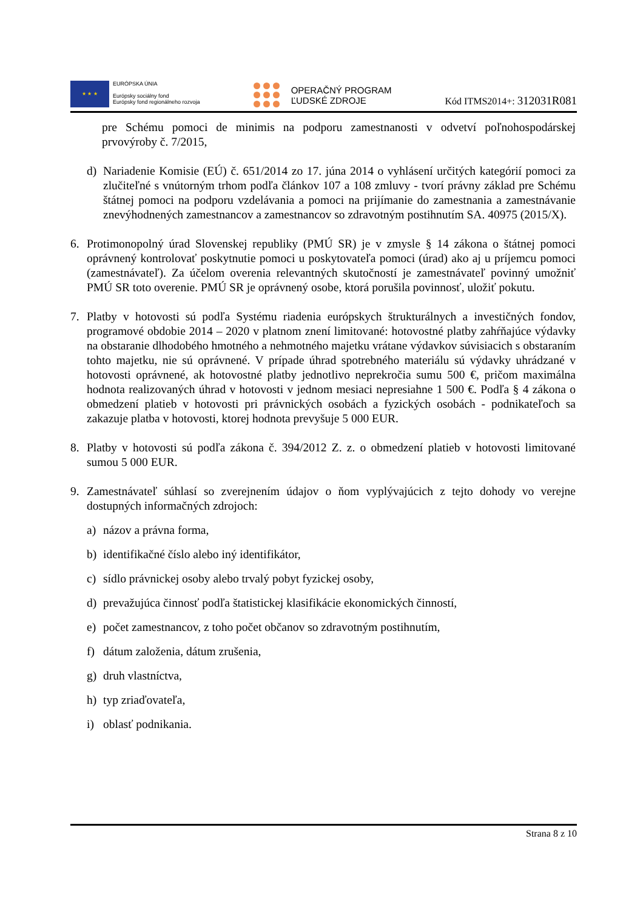★ ★ ★
EURÓPSKA ÚNIA
Európsky sociálny fond
Európsky fond regionálneho rozvoja
OPERAČNÝ PROGRAM
ĽUDSKÉ ZDROJE
Kód ITMS2014+: 312031R081
pre Schému pomoci de minimis na podporu zamestnanosti v odvetví poľnohospodárskej prvovýroby č. 7/2015,
d) Nariadenie Komisie (EÚ) č. 651/2014 zo 17. júna 2014 o vyhlásení určitých kategórií pomoci za zlučiteľné s vnútorným trhom podľa článkov 107 a 108 zmluvy - tvorí právny základ pre Schému štátnej pomoci na podporu vzdelávania a pomoci na prijímanie do zamestnania a zamestnávanie znevýhodnených zamestnancov a zamestnancov so zdravotným postihnutím SA. 40975 (2015/X).
6. Protimonopolný úrad Slovenskej republiky (PMÚ SR) je v zmysle § 14 zákona o štátnej pomoci oprávnený kontrolovať poskytnutie pomoci u poskytovateľa pomoci (úrad) ako aj u príjemcu pomoci (zamestnávateľ). Za účelom overenia relevantných skutočností je zamestnávateľ povinný umožniť PMÚ SR toto overenie. PMÚ SR je oprávnený osobe, ktorá porušila povinnosť, uložiť pokutu.
7. Platby v hotovosti sú podľa Systému riadenia európskych štrukturálnych a investičných fondov, programové obdobie 2014 – 2020 v platnom znení limitované: hotovostné platby zahŕňajúce výdavky na obstaranie dlhodobého hmotného a nehmotného majetku vrátane výdavkov súvisiacich s obstaraním tohto majetku, nie sú oprávnené. V prípade úhrad spotrebného materiálu sú výdavky uhrádzané v hotovosti oprávnené, ak hotovostné platby jednotlivo neprekročia sumu 500 €, pričom maximálna hodnota realizovaných úhrad v hotovosti v jednom mesiaci nepresiahne 1 500 €. Podľa § 4 zákona o obmedzení platieb v hotovosti pri právnických osobách a fyzických osobách - podnikateľoch sa zakazuje platba v hotovosti, ktorej hodnota prevyšuje 5 000 EUR.
8. Platby v hotovosti sú podľa zákona č. 394/2012 Z. z. o obmedzení platieb v hotovosti limitované sumou 5 000 EUR.
9. Zamestnávateľ súhlasí so zverejnením údajov o ňom vyplývajúcich z tejto dohody vo verejne dostupných informačných zdrojoch:
a) názov a právna forma,
b) identifikačné číslo alebo iný identifikátor,
c) sídlo právnickej osoby alebo trvalý pobyt fyzickej osoby,
d) prevažujúca činnosť podľa štatistickej klasifikácie ekonomických činností,
e) počet zamestnancov, z toho počet občanov so zdravotným postihnutím,
f) dátum založenia, dátum zrušenia,
g) druh vlastníctva,
h) typ zriaďovateľa,
i) oblasť podnikania.
Strana 8 z 10